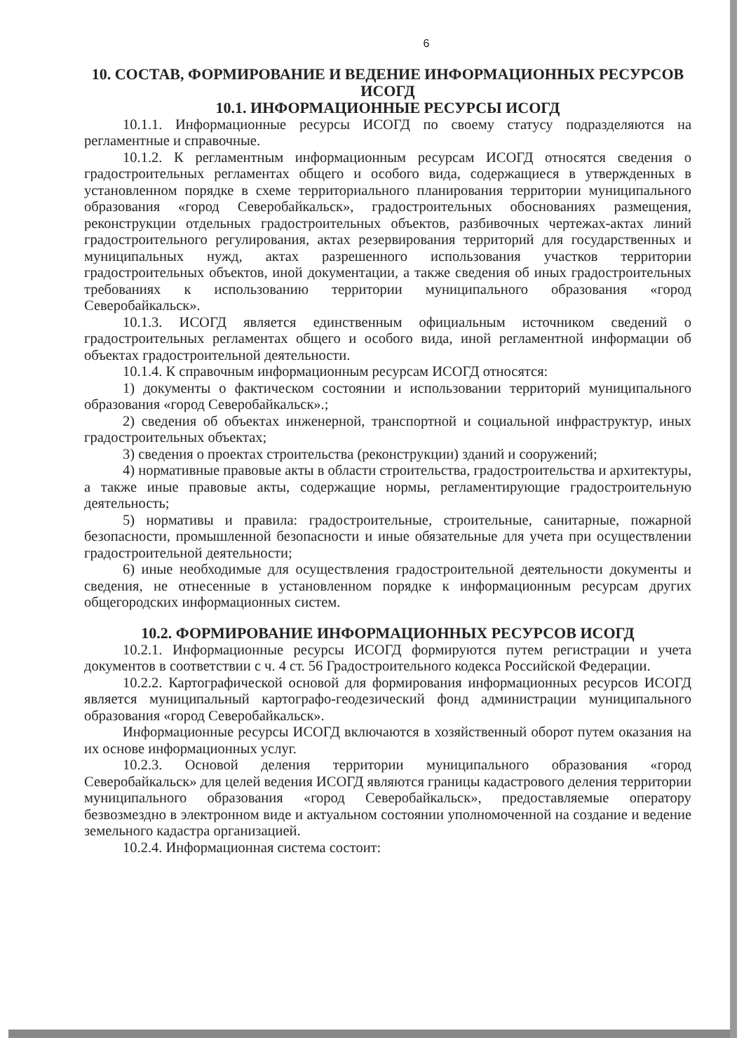6
10. СОСТАВ, ФОРМИРОВАНИЕ И ВЕДЕНИЕ ИНФОРМАЦИОННЫХ РЕСУРСОВ ИСОГД
10.1. ИНФОРМАЦИОННЫЕ РЕСУРСЫ ИСОГД
10.1.1. Информационные ресурсы ИСОГД по своему статусу подразделяются на регламентные и справочные.
10.1.2. К регламентным информационным ресурсам ИСОГД относятся сведения о градостроительных регламентах общего и особого вида, содержащиеся в утвержденных в установленном порядке в схеме территориального планирования территории муниципального образования «город Северобайкальск», градостроительных обоснованиях размещения, реконструкции отдельных градостроительных объектов, разбивочных чертежах-актах линий градостроительного регулирования, актах резервирования территорий для государственных и муниципальных нужд, актах разрешенного использования участков территории градостроительных объектов, иной документации, а также сведения об иных градостроительных требованиях к использованию территории муниципального образования «город Северобайкальск».
10.1.3. ИСОГД является единственным официальным источником сведений о градостроительных регламентах общего и особого вида, иной регламентной информации об объектах градостроительной деятельности.
10.1.4. К справочным информационным ресурсам ИСОГД относятся:
1) документы о фактическом состоянии и использовании территорий муниципального образования «город Северобайкальск».;
2) сведения об объектах инженерной, транспортной и социальной инфраструктур, иных градостроительных объектах;
3) сведения о проектах строительства (реконструкции) зданий и сооружений;
4) нормативные правовые акты в области строительства, градостроительства и архитектуры, а также иные правовые акты, содержащие нормы, регламентирующие градостроительную деятельность;
5) нормативы и правила: градостроительные, строительные, санитарные, пожарной безопасности, промышленной безопасности и иные обязательные для учета при осуществлении градостроительной деятельности;
6) иные необходимые для осуществления градостроительной деятельности документы и сведения, не отнесенные в установленном порядке к информационным ресурсам других общегородских информационных систем.
10.2. ФОРМИРОВАНИЕ ИНФОРМАЦИОННЫХ РЕСУРСОВ ИСОГД
10.2.1. Информационные ресурсы ИСОГД формируются путем регистрации и учета документов в соответствии с ч. 4 ст. 56 Градостроительного кодекса Российской Федерации.
10.2.2. Картографической основой для формирования информационных ресурсов ИСОГД является муниципальный картографо-геодезический фонд администрации муниципального образования «город Северобайкальск».
Информационные ресурсы ИСОГД включаются в хозяйственный оборот путем оказания на их основе информационных услуг.
10.2.3. Основой деления территории муниципального образования «город Северобайкальск» для целей ведения ИСОГД являются границы кадастрового деления территории муниципального образования «город Северобайкальск», предоставляемые оператору безвозмездно в электронном виде и актуальном состоянии уполномоченной на создание и ведение земельного кадастра организацией.
10.2.4. Информационная система состоит: